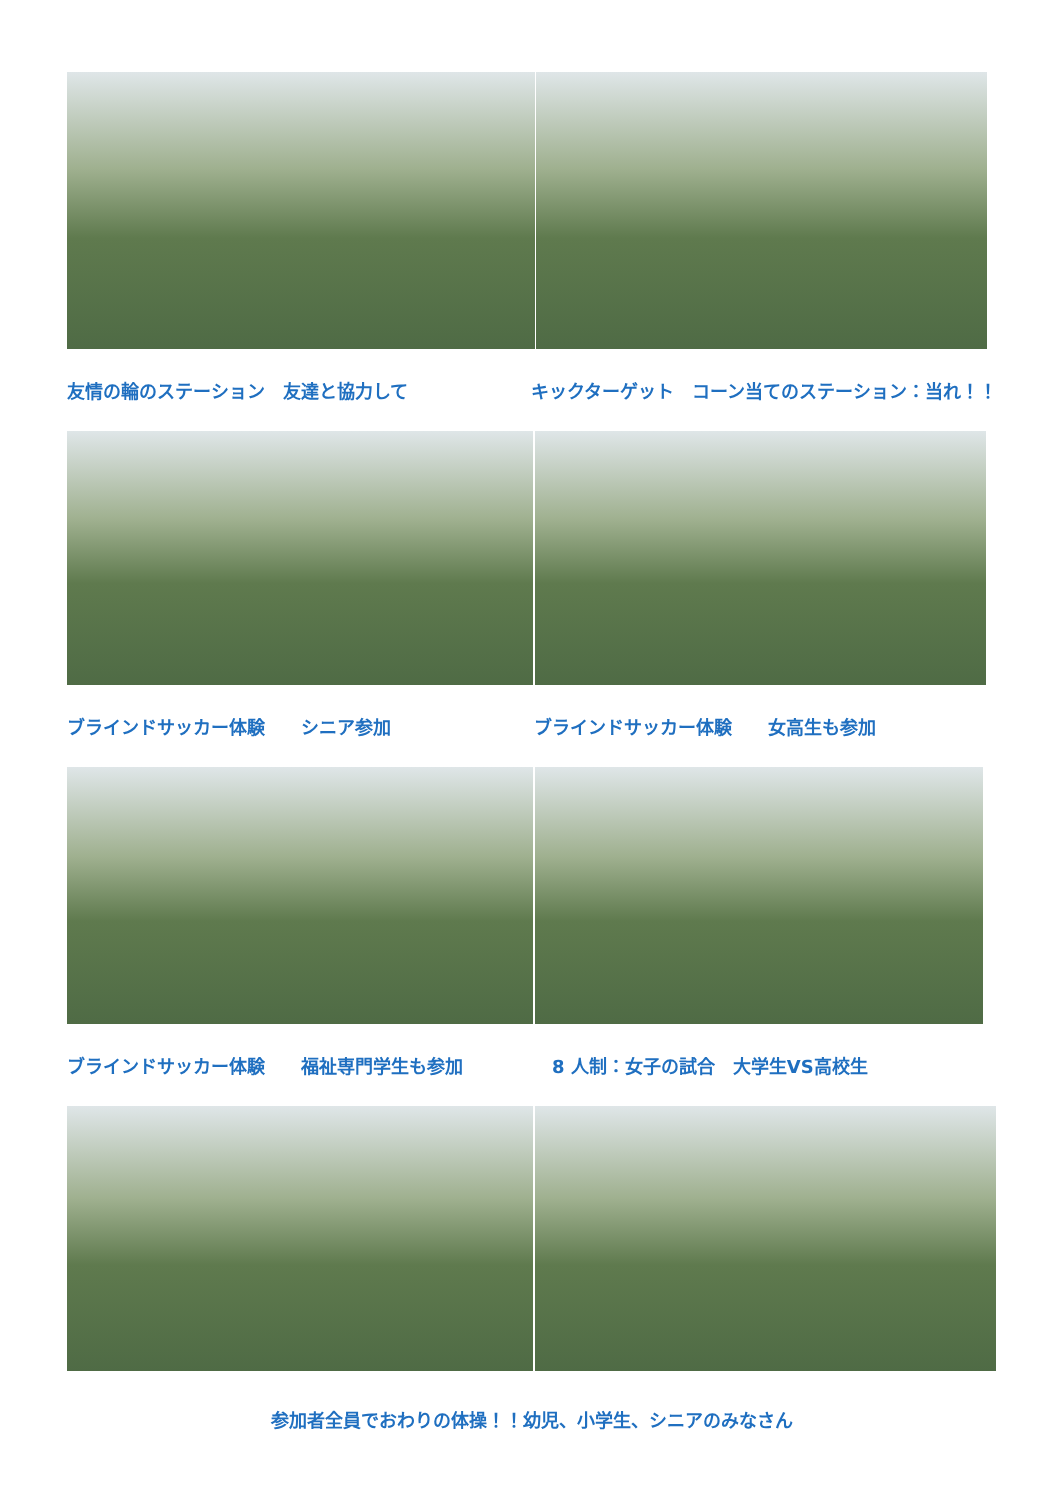友情の輪のステーション　友達と協力して キックターゲット　コーン当てのステーション：当れ！！
ブラインドサッカー体験　　シニア参加 ブラインドサッカー体験　　女高生も参加
ブラインドサッカー体験　　福祉専門学生も参加 8 人制：女子の試合　大学生VS高校生
参加者全員でおわりの体操！！幼児、小学生、シニアのみなさん